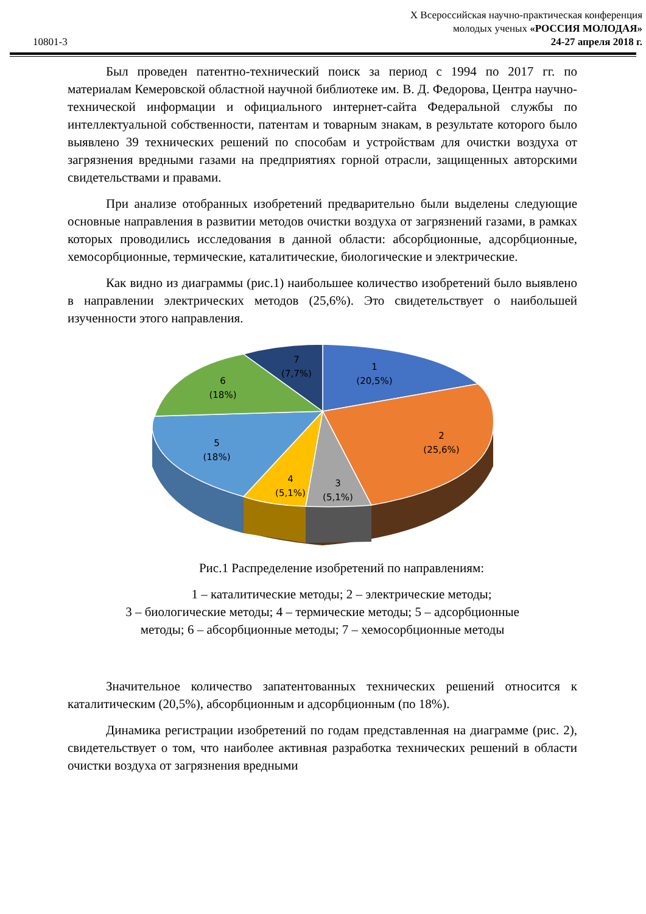10801-3
X Всероссийская научно-практическая конференция
молодых ученых «РОССИЯ МОЛОДАЯ»
24-27 апреля 2018 г.
Был проведен патентно-технический поиск за период с 1994 по 2017 гг. по материалам Кемеровской областной научной библиотеке им. В. Д. Федорова, Центра научно-технической информации и официального интернет-сайта Федеральной службы по интеллектуальной собственности, патентам и товарным знакам, в результате которого было выявлено 39 технических решений по способам и устройствам для очистки воздуха от загрязнения вредными газами на предприятиях горной отрасли, защищенных авторскими свидетельствами и правами.
При анализе отобранных изобретений предварительно были выделены следующие основные направления в развитии методов очистки воздуха от загрязнений газами, в рамках которых проводились исследования в данной области: абсорбционные, адсорбционные, хемосорбционные, термические, каталитические, биологические и электрические.
Как видно из диаграммы (рис.1) наибольшее количество изобретений было выявлено в направлении электрических методов (25,6%). Это свидетельствует о наибольшей изученности этого направления.
1
(20,5%)
2
(25,6%)
3
(5,1%)
4
(5,1%)
5
(18%)
6
(18%)
7
(7,7%)
Рис.1 Распределение изобретений по направлениям:
1 – каталитические методы; 2 – электрические методы;
3 – биологические методы; 4 – термические методы; 5 – адсорбционные
методы; 6 – абсорбционные методы; 7 – хемосорбционные методы
Значительное количество запатентованных технических решений относится к каталитическим (20,5%), абсорбционным и адсорбционным (по 18%).
Динамика регистрации изобретений по годам представленная на диаграмме (рис. 2), свидетельствует о том, что наиболее активная разработка технических решений в области очистки воздуха от загрязнения вредными